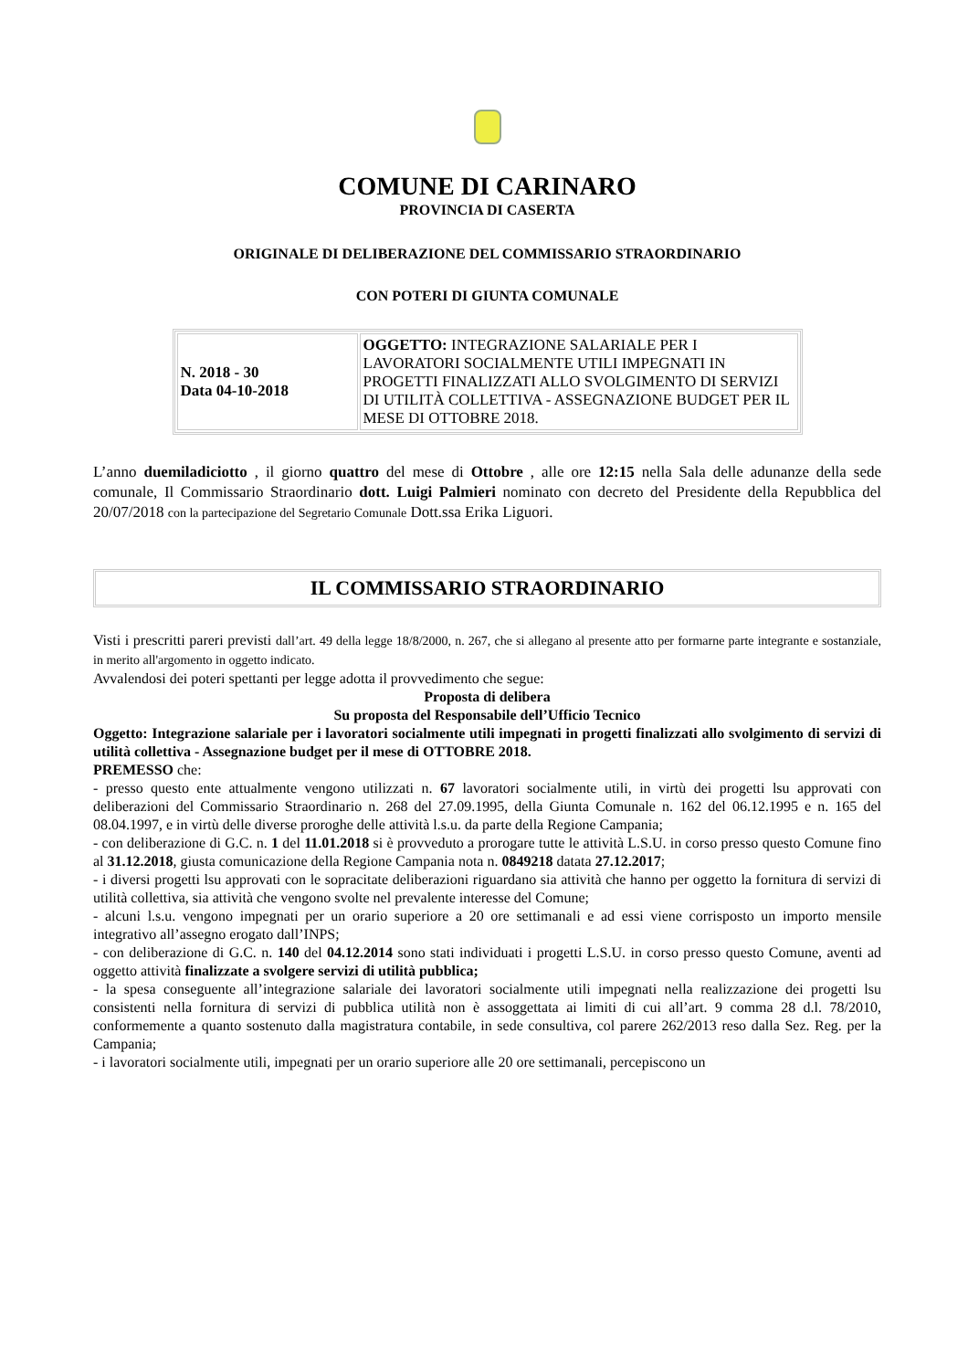COMUNE DI CARINARO
PROVINCIA DI CASERTA
ORIGINALE DI DELIBERAZIONE DEL COMMISSARIO STRAORDINARIO
CON POTERI DI GIUNTA COMUNALE
| N. 2018 - 30 Data 04-10-2018 | OGGETTO: INTEGRAZIONE SALARIALE PER I LAVORATORI SOCIALMENTE UTILI IMPEGNATI IN PROGETTI FINALIZZATI ALLO SVOLGIMENTO DI SERVIZI DI UTILITÀ COLLETTIVA - ASSEGNAZIONE BUDGET PER IL MESE DI OTTOBRE 2018. |
L’anno duemiladiciotto , il giorno quattro del mese di Ottobre , alle ore 12:15 nella Sala delle adunanze della sede comunale, Il Commissario Straordinario dott. Luigi Palmieri nominato con decreto del Presidente della Repubblica del 20/07/2018 con la partecipazione del Segretario Comunale Dott.ssa Erika Liguori.
IL COMMISSARIO STRAORDINARIO
Visti i prescritti pareri previsti dall’art. 49 della legge 18/8/2000, n. 267, che si allegano al presente atto per formarne parte integrante e sostanziale, in merito all'argomento in oggetto indicato.
Avvalendosi dei poteri spettanti per legge adotta il provvedimento che segue:
Proposta di delibera
Su proposta del Responsabile dell’Ufficio Tecnico
Oggetto: Integrazione salariale per i lavoratori socialmente utili impegnati in progetti finalizzati allo svolgimento di servizi di utilità collettiva - Assegnazione budget per il mese di OTTOBRE 2018.
PREMESSO che:
- presso questo ente attualmente vengono utilizzati n. 67 lavoratori socialmente utili, in virtù dei progetti lsu approvati con deliberazioni del Commissario Straordinario n. 268 del 27.09.1995, della Giunta Comunale n. 162 del 06.12.1995 e n. 165 del 08.04.1997, e in virtù delle diverse proroghe delle attività l.s.u. da parte della Regione Campania;
- con deliberazione di G.C. n. 1 del 11.01.2018 si è provveduto a prorogare tutte le attività L.S.U. in corso presso questo Comune fino al 31.12.2018, giusta comunicazione della Regione Campania nota n. 0849218 datata 27.12.2017;
- i diversi progetti lsu approvati con le sopracitate deliberazioni riguardano sia attività che hanno per oggetto la fornitura di servizi di utilità collettiva, sia attività che vengono svolte nel prevalente interesse del Comune;
- alcuni l.s.u. vengono impegnati per un orario superiore a 20 ore settimanali e ad essi viene corrisposto un importo mensile integrativo all’assegno erogato dall’INPS;
- con deliberazione di G.C. n. 140 del 04.12.2014 sono stati individuati i progetti L.S.U. in corso presso questo Comune, aventi ad oggetto attività finalizzate a svolgere servizi di utilità pubblica;
- la spesa conseguente all’integrazione salariale dei lavoratori socialmente utili impegnati nella realizzazione dei progetti lsu consistenti nella fornitura di servizi di pubblica utilità non è assoggettata ai limiti di cui all’art. 9 comma 28 d.l. 78/2010, conformemente a quanto sostenuto dalla magistratura contabile, in sede consultiva, col parere 262/2013 reso dalla Sez. Reg. per la Campania;
- i lavoratori socialmente utili, impegnati per un orario superiore alle 20 ore settimanali, percepiscono un